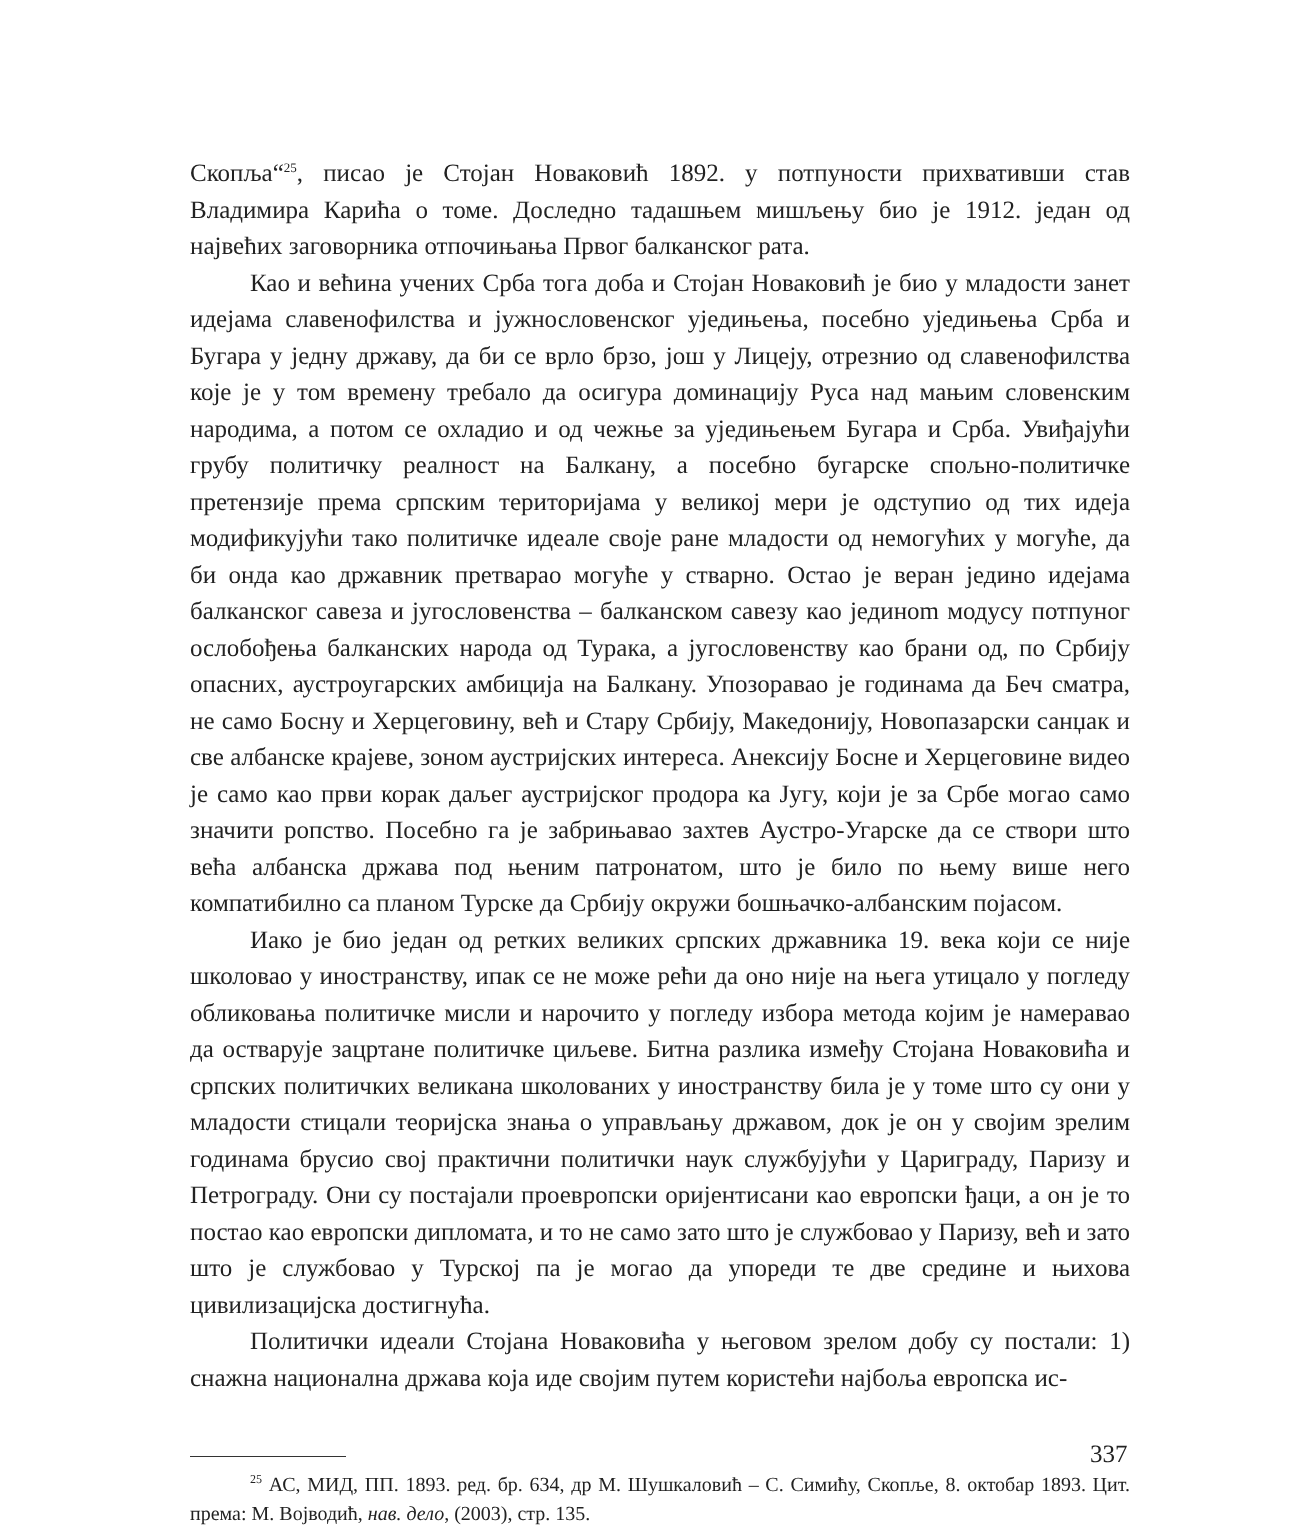Скопља“<sup>25</sup>, писао је Стојан Новаковић 1892. у потпуности прихвативши став Владимира Карића о томе. Доследно тадашњем мишљењу био је 1912. један од највећих заговорника отпочињања Првог балканског рата.
Као и већина учених Срба тога доба и Стојан Новаковић је био у младости занет идејама славенофилства и јужнословенског уједињења, посебно уједињења Срба и Бугара у једну државу, да би се врло брзо, још у Лицеју, отрезнио од славенофилства које је у том времену требало да осигура доминацију Руса над мањим словенским народима, а потом се охладио и од чежње за уједињењем Бугара и Срба. Увиђајући грубу политичку реалност на Балкану, а посебно бугарске спољно-политичке претензије према српским територијама у великој мери је одступио од тих идеја модификујући тако политичке идеале своје ране младости од немогућих у могуће, да би онда као државник претварао могуће у стварно. Остао је веран једино идејама балканског савеза и југословенства – балканском савезу као јединоm модусу потпуног ослобођења балканских народа од Турака, а југословенству као брани од, по Србију опасних, аустроугарских амбиција на Балкану. Упозоравао је годинама да Беч сматра, не само Босну и Херцеговину, већ и Стару Србију, Македонију, Новопазарски санџак и све албанске крајеве, зоном аустријских интереса. Анексију Босне и Херцеговине видео је само као први корак даљег аустријског продора ка Југу, који је за Србе могао само значити ропство. Посебно га је забрињавао захтев Аустро-Угарске да се створи што већа албанска држава под њеним патронатом, што је било по њему више него компатибилно са планом Турске да Србију окружи бошњачко-албанским појасом.
Иако је био један од ретких великих српских државника 19. века који се није школовао у иностранству, ипак се не може рећи да оно није на њега утицало у погледу обликовања политичке мисли и нарочито у погледу избора метода којим је намеравао да остварује зацртане политичке циљеве. Битна разлика између Стојана Новаковића и српских политичких великана школованих у иностранству била је у томе што су они у младости стицали теоријска знања о управљању државом, док је он у својим зрелим годинама брусио свој практични политички наук службујући у Цариграду, Паризу и Петрограду. Они су постајали проевропски оријентисани као европски ђаци, а он је то постао као европски дипломата, и то не само зато што је службовао у Паризу, већ и зато што је службовао у Турској па је могао да упореди те две средине и њихова цивилизацијска достигнућа.
Политички идеали Стојана Новаковића у његовом зрелом добу су постали: 1) снажна национална држава која иде својим путем користећи најбоља европска ис-
<sup>25</sup> АС, МИД, ПП. 1893. ред. бр. 634, др М. Шушкаловић – С. Симићу, Скопље, 8. октобар 1893. Цит. према: М. Војводић, нав. дело, (2003), стр. 135.
337